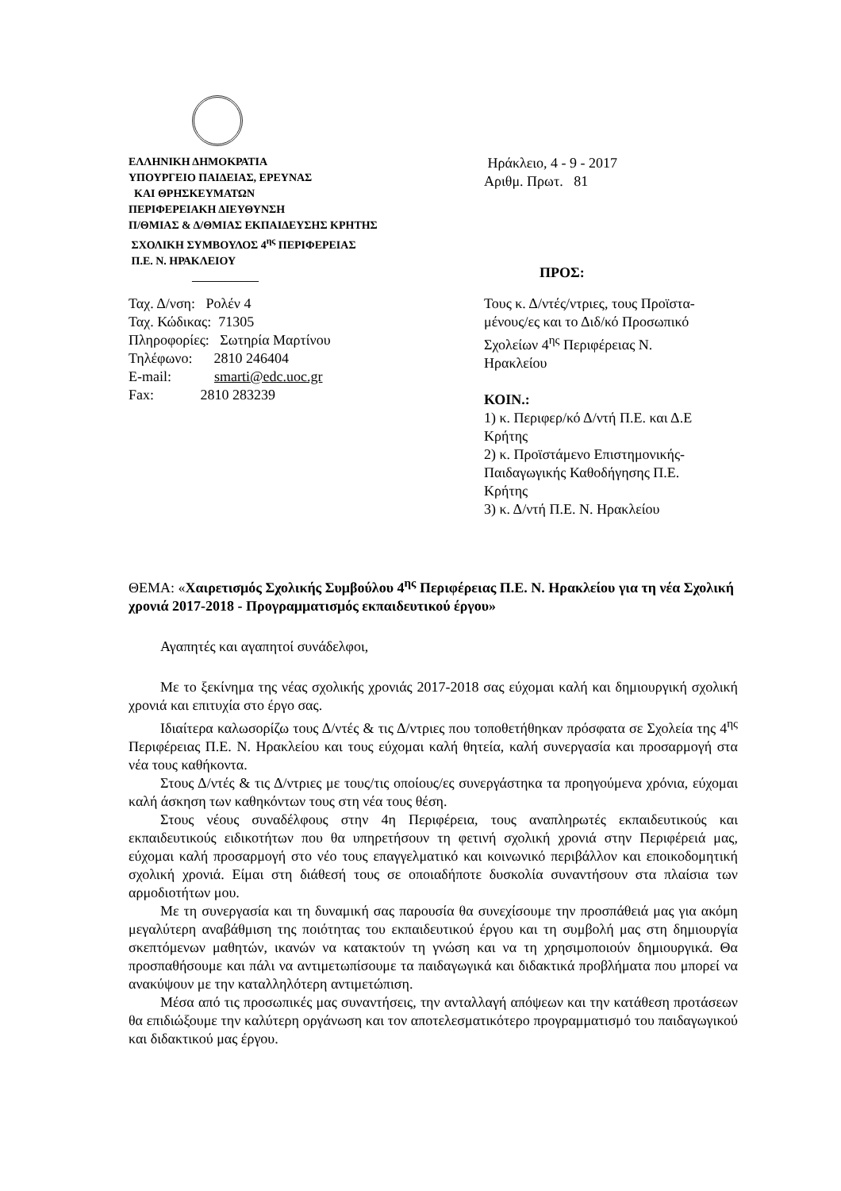ΕΛΛΗΝΙΚΗ ΔΗΜΟΚΡΑΤΙΑ
ΥΠΟΥΡΓΕΙΟ ΠΑΙΔΕΙΑΣ, ΕΡΕΥΝΑΣ
ΚΑΙ ΘΡΗΣΚΕΥΜΑΤΩΝ
ΠΕΡΙΦΕΡΕΙΑΚΗ ΔΙΕΥΘΥΝΣΗ
Π/ΘΜΙΑΣ & Δ/ΘΜΙΑΣ ΕΚΠΑΙΔΕΥΣΗΣ ΚΡΗΤΗΣ
ΣΧΟΛΙΚΗ ΣΥΜΒΟΥΛΟΣ 4<sup>ης</sup> ΠΕΡΙΦΕΡΕΙΑΣ
Π.Ε. Ν. ΗΡΑΚΛΕΙΟΥ
____________
Ηράκλειο, 4 - 9 - 2017
Αριθμ. Πρωτ. 81
ΠΡΟΣ:
Ταχ. Δ/νση: Ρολέν 4
Ταχ. Κώδικας: 71305
Πληροφορίες: Σωτηρία Μαρτίνου
Τηλέφωνο: 2810 246404
E-mail: smarti@edc.uoc.gr
Fax: 2810 283239
Τους κ. Δ/ντές/ντριες, τους Προϊστα-
μένους/ες και το Διδ/κό Προσωπικό
Σχολείων 4<sup>ης</sup> Περιφέρειας Ν.
Ηρακλείου
ΚΟΙΝ.:
1) κ. Περιφερ/κό Δ/ντή Π.Ε. και Δ.Ε
Κρήτης
2) κ. Προϊστάμενο Επιστημονικής-
Παιδαγωγικής Καθοδήγησης Π.Ε.
Κρήτης
3) κ. Δ/ντή Π.Ε. Ν. Ηρακλείου
ΘΕΜΑ: «Χαιρετισμός Σχολικής Συμβούλου 4<sup>ης</sup> Περιφέρειας Π.Ε. Ν. Ηρακλείου για τη νέα Σχολική χρονιά 2017-2018 - Προγραμματισμός εκπαιδευτικού έργου»
Αγαπητές και αγαπητοί συνάδελφοι,
Με το ξεκίνημα της νέας σχολικής χρονιάς 2017-2018 σας εύχομαι καλή και δημιουργική σχολική χρονιά και επιτυχία στο έργο σας.
Ιδιαίτερα καλωσορίζω τους Δ/ντές & τις Δ/ντριες που τοποθετήθηκαν πρόσφατα σε Σχολεία της 4<sup>ης</sup> Περιφέρειας Π.Ε. Ν. Ηρακλείου και τους εύχομαι καλή θητεία, καλή συνεργασία και προσαρμογή στα νέα τους καθήκοντα.
Στους Δ/ντές & τις Δ/ντριες με τους/τις οποίους/ες συνεργάστηκα τα προηγούμενα χρόνια, εύχομαι καλή άσκηση των καθηκόντων τους στη νέα τους θέση.
Στους νέους συναδέλφους στην 4η Περιφέρεια, τους αναπληρωτές εκπαιδευτικούς και εκπαιδευτικούς ειδικοτήτων που θα υπηρετήσουν τη φετινή σχολική χρονιά στην Περιφέρειά μας, εύχομαι καλή προσαρμογή στο νέο τους επαγγελματικό και κοινωνικό περιβάλλον και εποικοδομητική σχολική χρονιά. Είμαι στη διάθεσή τους σε οποιαδήποτε δυσκολία συναντήσουν στα πλαίσια των αρμοδιοτήτων μου.
Με τη συνεργασία και τη δυναμική σας παρουσία θα συνεχίσουμε την προσπάθειά μας για ακόμη μεγαλύτερη αναβάθμιση της ποιότητας του εκπαιδευτικού έργου και τη συμβολή μας στη δημιουργία σκεπτόμενων μαθητών, ικανών να κατακτούν τη γνώση και να τη χρησιμοποιούν δημιουργικά. Θα προσπαθήσουμε και πάλι να αντιμετωπίσουμε τα παιδαγωγικά και διδακτικά προβλήματα που μπορεί να ανακύψουν με την καταλληλότερη αντιμετώπιση.
Μέσα από τις προσωπικές μας συναντήσεις, την ανταλλαγή απόψεων και την κατάθεση προτάσεων θα επιδιώξουμε την καλύτερη οργάνωση και τον αποτελεσματικότερο προγραμματισμό του παιδαγωγικού και διδακτικού μας έργου.